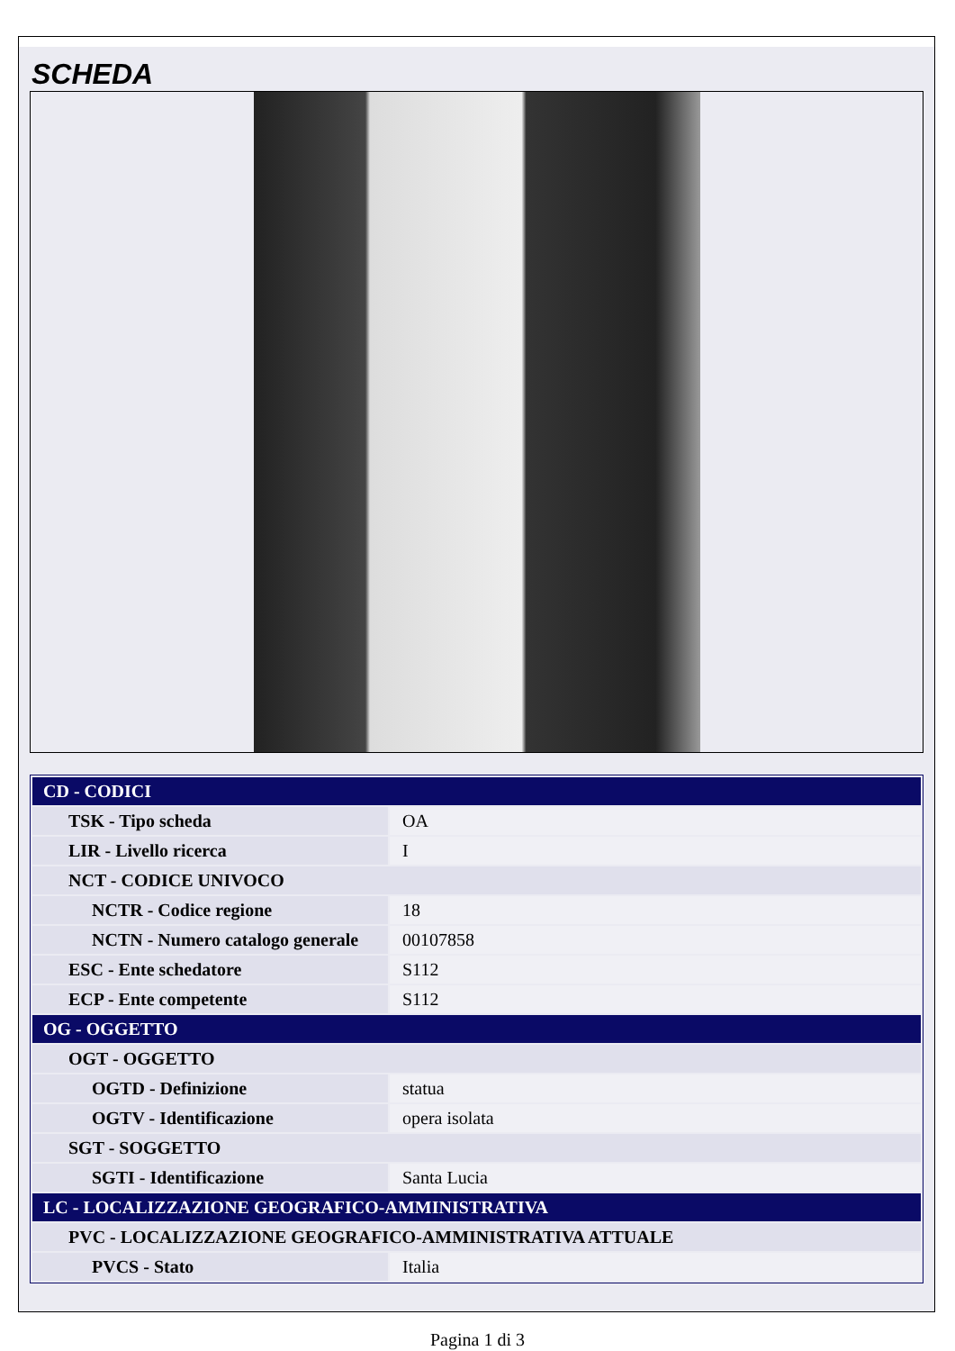SCHEDA
| CD - CODICI | |
| TSK - Tipo scheda | OA |
| LIR - Livello ricerca | I |
| NCT - CODICE UNIVOCO | |
| NCTR - Codice regione | 18 |
| NCTN - Numero catalogo generale | 00107858 |
| ESC - Ente schedatore | S112 |
| ECP - Ente competente | S112 |
| OG - OGGETTO | |
| OGT - OGGETTO | |
| OGTD - Definizione | statua |
| OGTV - Identificazione | opera isolata |
| SGT - SOGGETTO | |
| SGTI - Identificazione | Santa Lucia |
| LC - LOCALIZZAZIONE GEOGRAFICO-AMMINISTRATIVA | |
| PVC - LOCALIZZAZIONE GEOGRAFICO-AMMINISTRATIVA ATTUALE | |
| PVCS - Stato | Italia |
Pagina 1 di 3